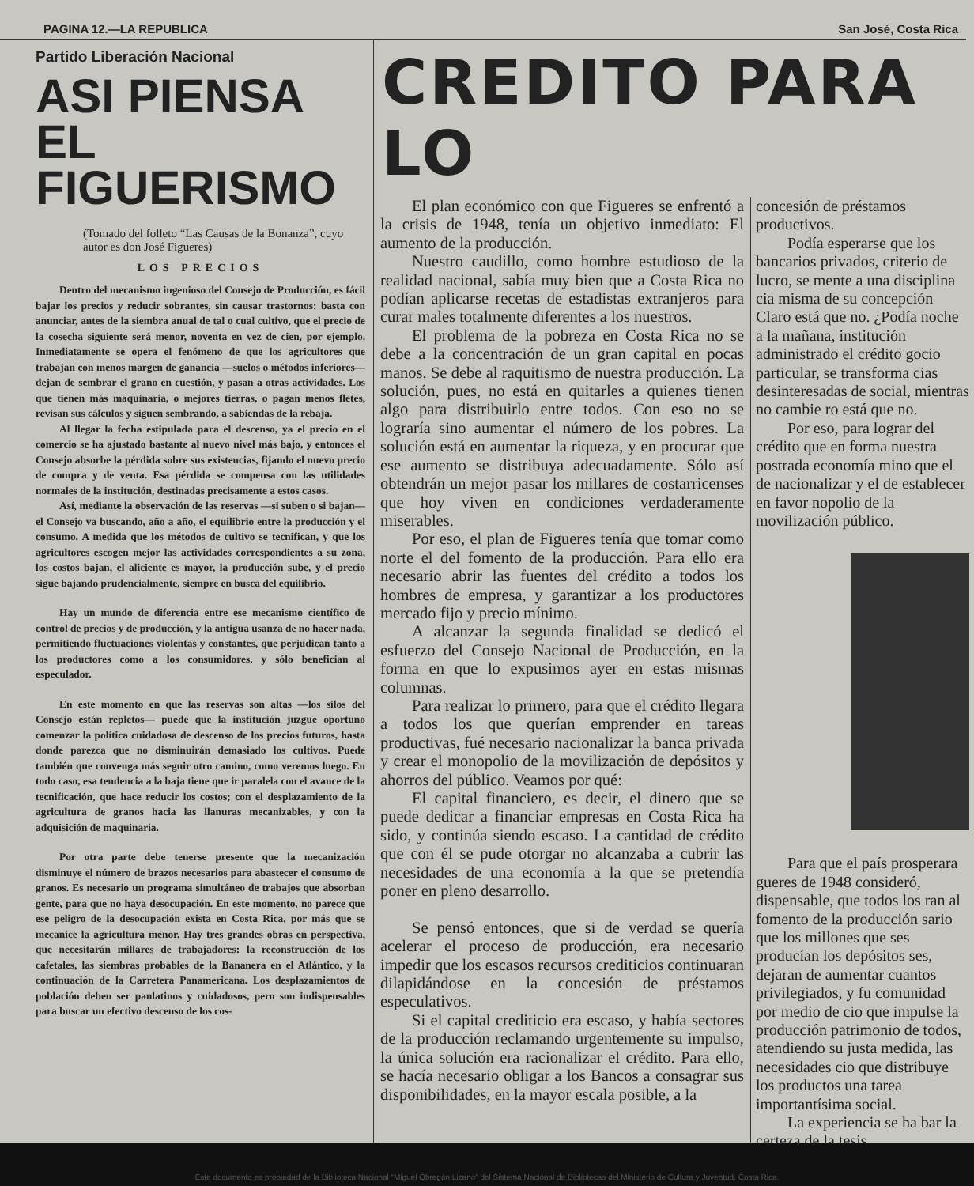PAGINA 12.—LA REPUBLICA San José, Costa Rica
Partido Liberación Nacional
ASI PIENSA
EL FIGUERISMO
(Tomado del folleto “Las Causas de la Bonanza”, cuyo autor es don José Figueres)
LOS PRECIOS
Dentro del mecanismo ingenioso del Consejo de Producción, es fácil bajar los precios y reducir sobrantes, sin causar trastornos: basta con anunciar, antes de la siembra anual de tal o cual cultivo, que el precio de la cosecha siguiente será menor, noventa en vez de cien, por ejemplo. Inmediatamente se opera el fenómeno de que los agricultores que trabajan con menos margen de ganancia —suelos o métodos inferiores— dejan de sembrar el grano en cuestión, y pasan a otras actividades. Los que tienen más maquinaria, o mejores tierras, o pagan menos fletes, revisan sus cálculos y siguen sembrando, a sabiendas de la rebaja.
Al llegar la fecha estipulada para el descenso, ya el precio en el comercio se ha ajustado bastante al nuevo nivel más bajo, y entonces el Consejo absorbe la pérdida sobre sus existencias, fijando el nuevo precio de compra y de venta. Esa pérdida se compensa con las utilidades normales de la institución, destinadas precisamente a estos casos.
Así, mediante la observación de las reservas —si suben o si bajan— el Consejo va buscando, año a año, el equilibrio entre la producción y el consumo. A medida que los métodos de cultivo se tecnifican, y que los agricultores escogen mejor las actividades correspondientes a su zona, los costos bajan, el aliciente es mayor, la producción sube, y el precio sigue bajando prudencialmente, siempre en busca del equilibrio.
Hay un mundo de diferencia entre ese mecanismo científico de control de precios y de producción, y la antigua usanza de no hacer nada, permitiendo fluctuaciones violentas y constantes, que perjudican tanto a los productores como a los consumidores, y sólo benefician al especulador.
En este momento en que las reservas son altas —los silos del Consejo están repletos— puede que la institución juzgue oportuno comenzar la política cuidadosa de descenso de los precios futuros, hasta donde parezca que no disminuirán demasiado los cultivos. Puede también que convenga más seguir otro camino, como veremos luego. En todo caso, esa tendencia a la baja tiene que ir paralela con el avance de la tecnificación, que hace reducir los costos; con el desplazamiento de la agricultura de granos hacia las llanuras mecanizables, y con la adquisición de maquinaria.
Por otra parte debe tenerse presente que la mecanización disminuye el número de brazos necesarios para abastecer el consumo de granos. Es necesario un programa simultáneo de trabajos que absorban gente, para que no haya desocupación. En este momento, no parece que ese peligro de la desocupación exista en Costa Rica, por más que se mecanice la agricultura menor. Hay tres grandes obras en perspectiva, que necesitarán millares de trabajadores: la reconstrucción de los cafetales, las siembras probables de la Bananera en el Atlántico, y la continuación de la Carretera Panamericana. Los desplazamientos de población deben ser paulatinos y cuidadosos, pero son indispensables para buscar un efectivo descenso de los cos-
CREDITO PARA LO
El plan económico con que Figueres se enfrentó a la crisis de 1948, tenía un objetivo inmediato: El aumento de la producción.
Nuestro caudillo, como hombre estudioso de la realidad nacional, sabía muy bien que a Costa Rica no podían aplicarse recetas de estadistas extranjeros para curar males totalmente diferentes a los nuestros.
El problema de la pobreza en Costa Rica no se debe a la concentración de un gran capital en pocas manos. Se debe al raquitismo de nuestra producción. La solución, pues, no está en quitarles a quienes tienen algo para distribuirlo entre todos. Con eso no se lograría sino aumentar el número de los pobres. La solución está en aumentar la riqueza, y en procurar que ese aumento se distribuya adecuadamente. Sólo así obtendrán un mejor pasar los millares de costarricenses que hoy viven en condiciones verdaderamente miserables.
Por eso, el plan de Figueres tenía que tomar como norte el del fomento de la producción. Para ello era necesario abrir las fuentes del crédito a todos los hombres de empresa, y garantizar a los productores mercado fijo y precio mínimo.
A alcanzar la segunda finalidad se dedicó el esfuerzo del Consejo Nacional de Producción, en la forma en que lo expusimos ayer en estas mismas columnas.
Para realizar lo primero, para que el crédito llegara a todos los que querían emprender en tareas productivas, fué necesario nacionalizar la banca privada y crear el monopolio de la movilización de depósitos y ahorros del público. Veamos por qué:
El capital financiero, es decir, el dinero que se puede dedicar a financiar empresas en Costa Rica ha sido, y continúa siendo escaso. La cantidad de crédito que con él se pude otorgar no alcanzaba a cubrir las necesidades de una economía a la que se pretendía poner en pleno desarrollo.
Se pensó entonces, que si de verdad se quería acelerar el proceso de producción, era necesario impedir que los escasos recursos crediticios continuaran dilapidándose en la concesión de préstamos especulativos.
Si el capital crediticio era escaso, y había sectores de la producción reclamando urgentemente su impulso, la única solución era racionalizar el crédito. Para ello, se hacía necesario obligar a los Bancos a consagrar sus disponibilidades, en la mayor escala posible, a la
concesión de préstamos productivos.
Podía esperarse que los bancarios privados, criterio de lucro, se mente a una disciplina cia misma de su concepción Claro está que no. ¿Podía noche a la mañana, institución administrado el crédito gocio particular, se transforma cias desinteresadas de social, mientras no cambie ro está que no.
Por eso, para lograr del crédito que en forma nuestra postrada economía mino que el de nacionalizar y el de establecer en favor nopolio de la movilización público.
Para que el país prosperara gueres de 1948 consideró, dispensable, que todos los ran al fomento de la producción sario que los millones que ses producían los depósitos ses, dejaran de aumentar cuantos privilegiados, y fu comunidad por medio de cio que impulse la producción patrimonio de todos, atendiendo su justa medida, las necesidades cio que distribuye los productos una tarea importantísima social.
La experiencia se ha bar la certeza de la tesis
Este documento es propiedad de la Biblioteca Nacional “Miguel Obregón Lizano” del Sistema Nacional de Bibliotecas del Ministerio de Cultura y Juventud, Costa Rica.